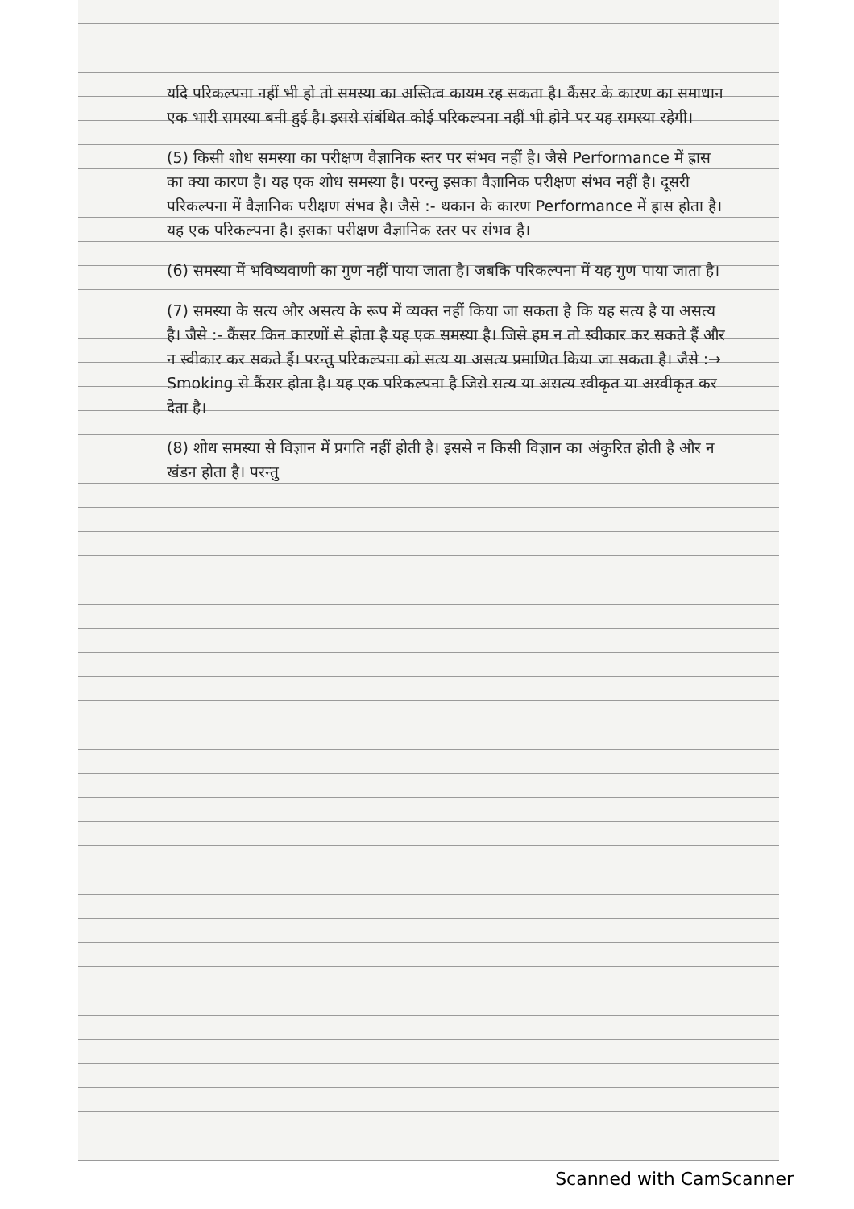यदि परिकल्पना नहीं भी हो तो समस्या का अस्तित्व कायम रह सकता है। कैंसर के कारण का समाधान एक भारी समस्या बनी हुई है। इससे संबंधित कोई परिकल्पना नहीं भी होने पर यह समस्या रहेगी।
(5) किसी शोध समस्या का परीक्षण वैज्ञानिक स्तर पर संभव नहीं है। जैसे Performance में ह्रास का क्या कारण है। यह एक शोध समस्या है। परन्तु इसका वैज्ञानिक परीक्षण संभव नहीं है। दूसरी परिकल्पना में वैज्ञानिक परीक्षण संभव है। जैसे :- थकान के कारण Performance में ह्रास होता है। यह एक परिकल्पना है। इसका परीक्षण वैज्ञानिक स्तर पर संभव है।
(6) समस्या में भविष्यवाणी का गुण नहीं पाया जाता है। जबकि परिकल्पना में यह गुण पाया जाता है।
(7) समस्या के सत्य और असत्य के रूप में व्यक्त नहीं किया जा सकता है कि यह सत्य है या असत्य है। जैसे :- कैंसर किन कारणों से होता है यह एक समस्या है। जिसे हम न तो स्वीकार कर सकते हैं और न स्वीकार कर सकते हैं। परन्तु परिकल्पना को सत्य या असत्य प्रमाणित किया जा सकता है। जैसे :→ Smoking से कैंसर होता है। यह एक परिकल्पना है जिसे सत्य या असत्य स्वीकृत या अस्वीकृत कर देता है।
(8) शोध समस्या से विज्ञान में प्रगति नहीं होती है। इससे न किसी विज्ञान का अंकुरित होती है और न खंडन होता है। परन्तु
Scanned with CamScanner